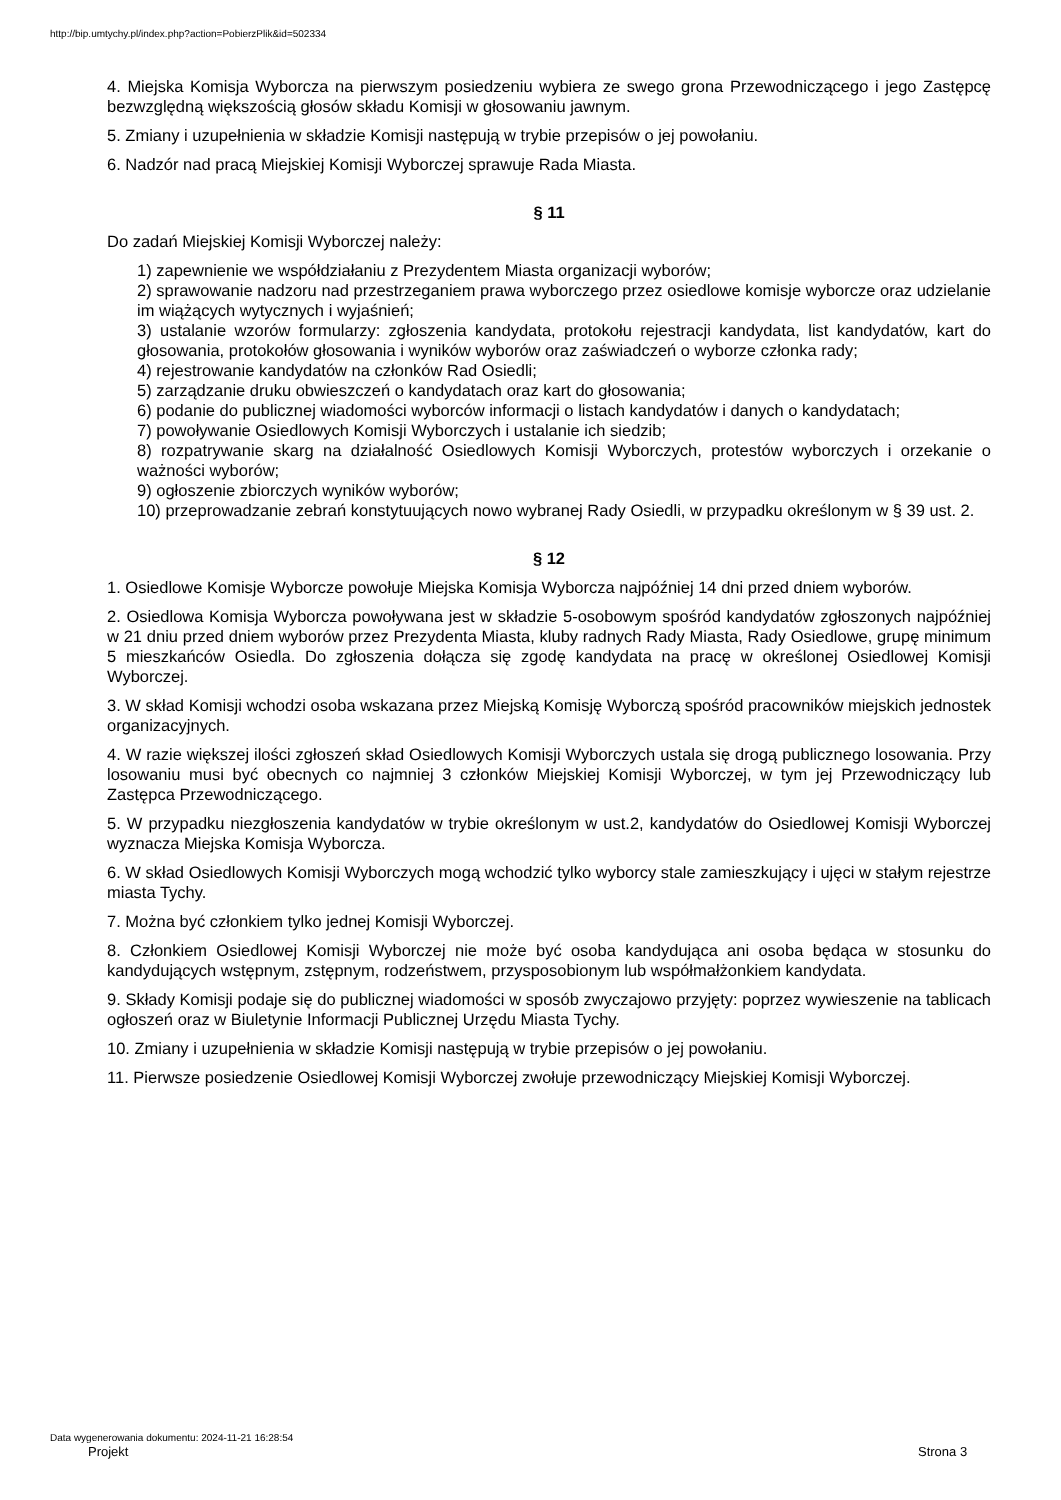http://bip.umtychy.pl/index.php?action=PobierzPlik&id=502334
4. Miejska Komisja Wyborcza na pierwszym posiedzeniu wybiera ze swego grona Przewodniczącego i jego Zastępcę bezwzględną większością głosów składu Komisji w głosowaniu jawnym.
5. Zmiany i uzupełnienia w składzie Komisji następują w trybie przepisów o jej powołaniu.
6. Nadzór nad pracą Miejskiej Komisji Wyborczej sprawuje Rada Miasta.
§ 11
Do zadań Miejskiej Komisji Wyborczej należy:
1) zapewnienie we współdziałaniu z Prezydentem Miasta organizacji wyborów;
2) sprawowanie nadzoru nad przestrzeganiem prawa wyborczego przez osiedlowe komisje wyborcze oraz udzielanie im wiążących wytycznych i wyjaśnień;
3) ustalanie wzorów formularzy: zgłoszenia kandydata, protokołu rejestracji kandydata, list kandydatów, kart do głosowania, protokołów głosowania i wyników wyborów oraz zaświadczeń o wyborze członka rady;
4) rejestrowanie kandydatów na członków Rad Osiedli;
5) zarządzanie druku obwieszczeń o kandydatach oraz kart do głosowania;
6) podanie do publicznej wiadomości wyborców informacji o listach kandydatów i danych o kandydatach;
7) powoływanie Osiedlowych Komisji Wyborczych i ustalanie ich siedzib;
8) rozpatrywanie skarg na działalność Osiedlowych Komisji Wyborczych, protestów wyborczych i orzekanie o ważności wyborów;
9) ogłoszenie zbiorczych wyników wyborów;
10) przeprowadzanie zebrań konstytuujących nowo wybranej Rady Osiedli, w przypadku określonym w § 39 ust. 2.
§ 12
1. Osiedlowe Komisje Wyborcze powołuje Miejska Komisja Wyborcza najpóźniej 14 dni przed dniem wyborów.
2. Osiedlowa Komisja Wyborcza powoływana jest w składzie 5-osobowym spośród kandydatów zgłoszonych najpóźniej w 21 dniu przed dniem wyborów przez Prezydenta Miasta, kluby radnych Rady Miasta, Rady Osiedlowe, grupę minimum 5 mieszkańców Osiedla. Do zgłoszenia dołącza się zgodę kandydata na pracę w określonej Osiedlowej Komisji Wyborczej.
3. W skład Komisji wchodzi osoba wskazana przez Miejską Komisję Wyborczą spośród pracowników miejskich jednostek organizacyjnych.
4. W razie większej ilości zgłoszeń skład Osiedlowych Komisji Wyborczych ustala się drogą publicznego losowania. Przy losowaniu musi być obecnych co najmniej 3 członków Miejskiej Komisji Wyborczej, w tym jej Przewodniczący lub Zastępca Przewodniczącego.
5. W przypadku niezgłoszenia kandydatów w trybie określonym w ust.2, kandydatów do Osiedlowej Komisji Wyborczej wyznacza Miejska Komisja Wyborcza.
6. W skład Osiedlowych Komisji Wyborczych mogą wchodzić tylko wyborcy stale zamieszkujący i ujęci w stałym rejestrze miasta Tychy.
7. Można być członkiem tylko jednej Komisji Wyborczej.
8. Członkiem Osiedlowej Komisji Wyborczej nie może być osoba kandydująca ani osoba będąca w stosunku do kandydujących wstępnym, zstępnym, rodzeństwem, przysposobionym lub współmałżonkiem kandydata.
9. Składy Komisji podaje się do publicznej wiadomości w sposób zwyczajowo przyjęty: poprzez wywieszenie na tablicach ogłoszeń oraz w Biuletynie Informacji Publicznej Urzędu Miasta Tychy.
10. Zmiany i uzupełnienia w składzie Komisji następują w trybie przepisów o jej powołaniu.
11. Pierwsze posiedzenie Osiedlowej Komisji Wyborczej zwołuje przewodniczący Miejskiej Komisji Wyborczej.
Data wygenerowania dokumentu: 2024-11-21 16:28:54
Projekt Strona 3